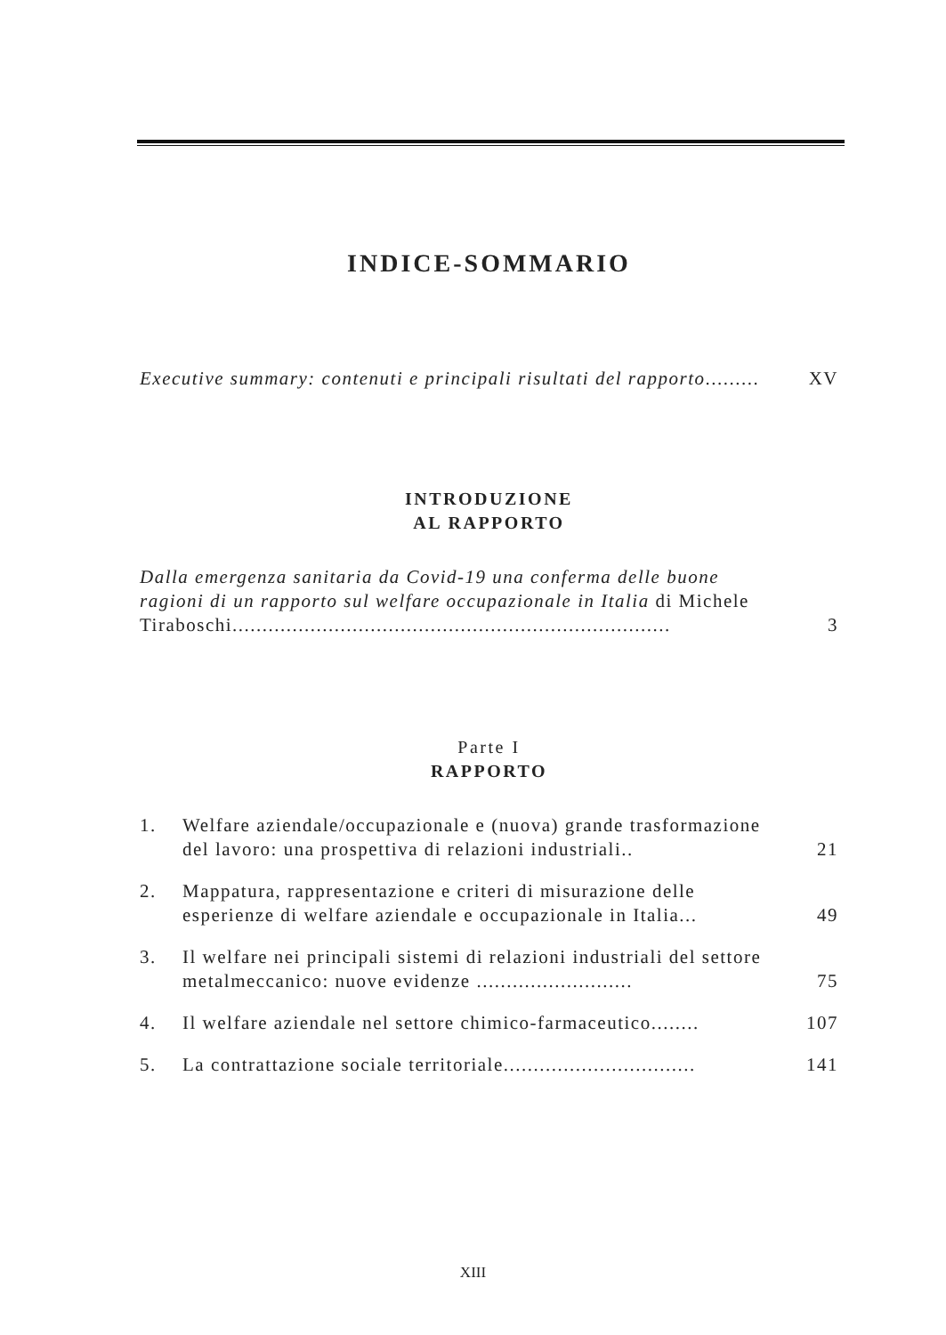INDICE-SOMMARIO
Executive summary: contenuti e principali risultati del rapporto.........
XV
INTRODUZIONE
AL RAPPORTO
Dalla emergenza sanitaria da Covid-19 una conferma delle buone ragioni di un rapporto sul welfare occupazionale in Italia di Michele Tiraboschi.........................................................................
3
Parte I
RAPPORTO
1. Welfare aziendale/occupazionale e (nuova) grande trasformazione del lavoro: una prospettiva di relazioni industriali..
21
2. Mappatura, rappresentazione e criteri di misurazione delle esperienze di welfare aziendale e occupazionale in Italia...
49
3. Il welfare nei principali sistemi di relazioni industriali del settore metalmeccanico: nuove evidenze ..........................
75
4. Il welfare aziendale nel settore chimico-farmaceutico........
107
5. La contrattazione sociale territoriale................................
141
XIII